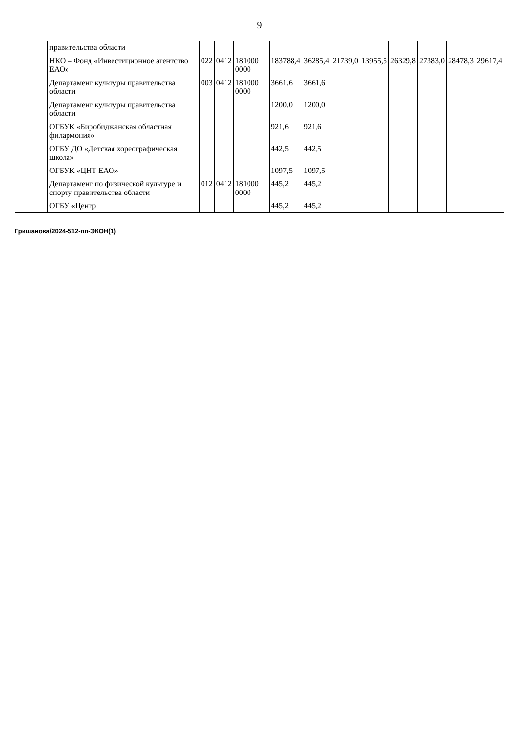9
| | правительства области | | | | | | | | | | | |
| | НКО – Фонд «Инвестиционное агентство ЕАО» | 022 | 0412 | 181000 0000 | 183788,4 | 36285,4 | 21739,0 | 13955,5 | 26329,8 | 27383,0 | 28478,3 | 29617,4 |
| | Департамент культуры правительства области | 003 | 0412 | 181000 0000 | 3661,6 | 3661,6 | | | | | | |
| | Департамент культуры правительства области | | | | 1200,0 | 1200,0 | | | | | | |
| | ОГБУК «Биробиджанская областная филармония» | | | | 921,6 | 921,6 | | | | | | |
| | ОГБУ ДО «Детская хореографическая школа» | | | | 442,5 | 442,5 | | | | | | |
| | ОГБУК «ЦНТ ЕАО» | | | | 1097,5 | 1097,5 | | | | | | |
| | Департамент по физической культуре и спорту правительства области | 012 | 0412 | 181000 0000 | 445,2 | 445,2 | | | | | | |
| | ОГБУ «Центр | | | | 445,2 | 445,2 | | | | | | |
Гришанова/2024-512-пп-ЭКОН(1)